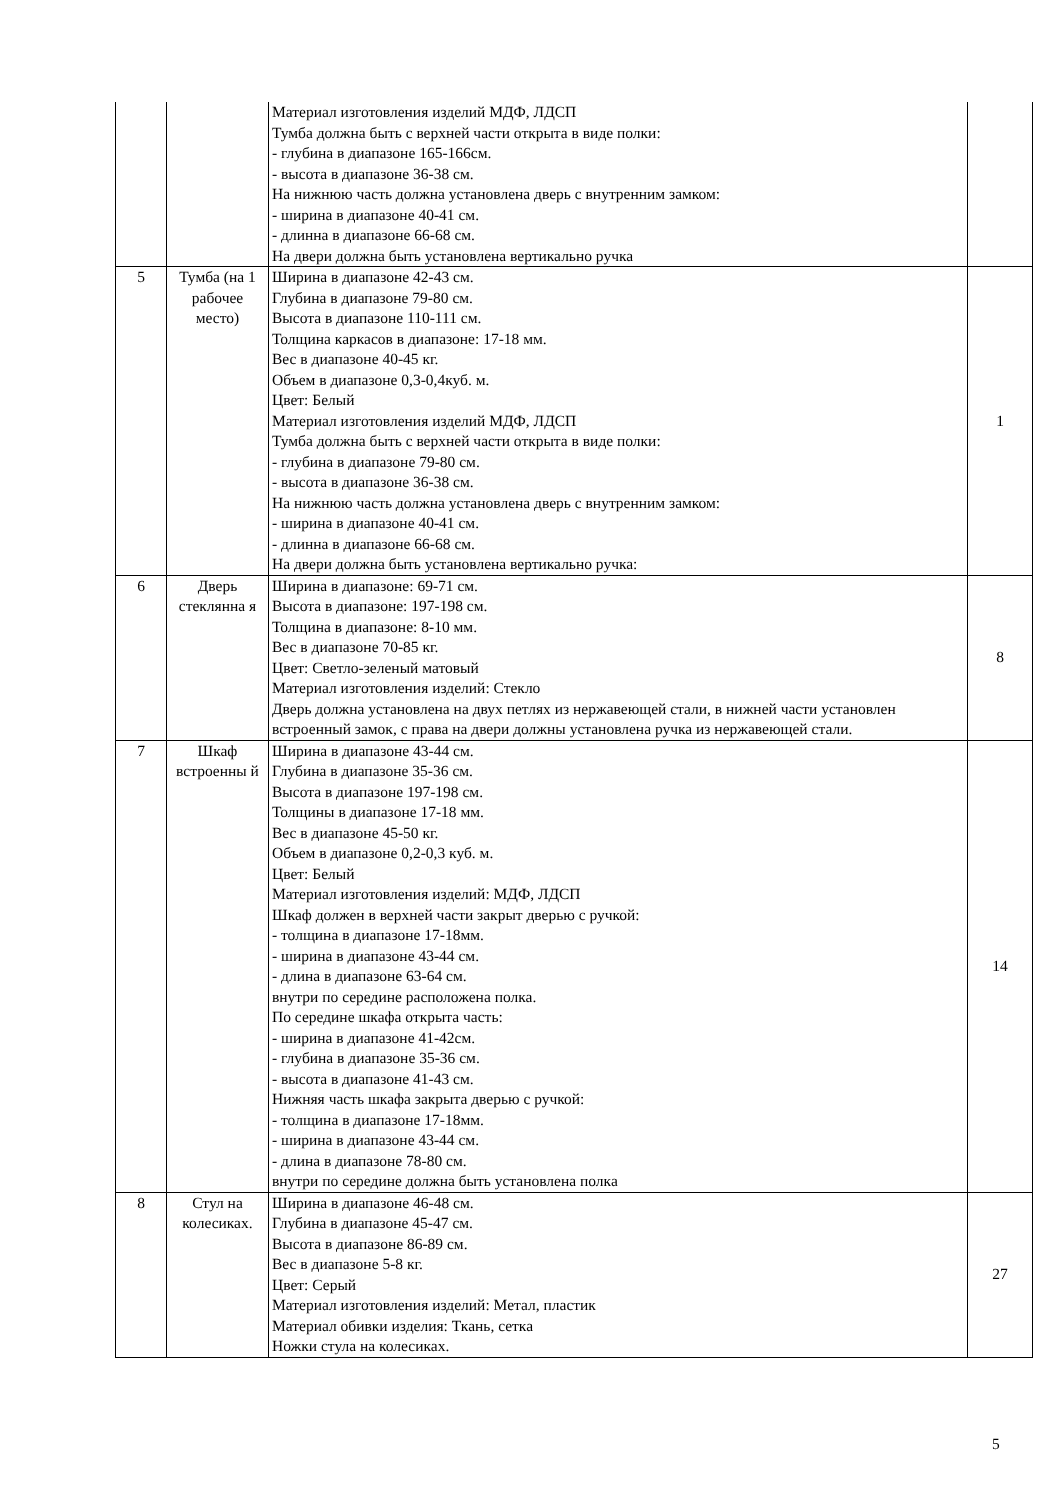| | | Материал изготовления изделий МДФ, ЛДСП Тумба должна быть с верхней части открыта в виде полки: - глубина в диапазоне 165-166см. - высота в диапазоне 36-38 см. На нижнюю часть должна установлена дверь с внутренним замком: - ширина в диапазоне 40-41 см. - длинна в диапазоне 66-68 см. На двери должна быть установлена вертикально ручка | |
| 5 | Тумба (на 1 рабочее место) | Ширина в диапазоне 42-43 см. Глубина в диапазоне 79-80 см. Высота в диапазоне 110-111 см. Толщина каркасов в диапазоне: 17-18 мм. Вес в диапазоне 40-45 кг. Объем в диапазоне 0,3-0,4куб. м. Цвет: Белый Материал изготовления изделий МДФ, ЛДСП Тумба должна быть с верхней части открыта в виде полки: - глубина в диапазоне 79-80 см. - высота в диапазоне 36-38 см. На нижнюю часть должна установлена дверь с внутренним замком: - ширина в диапазоне 40-41 см. - длинна в диапазоне 66-68 см. На двери должна быть установлена вертикально ручка: | 1 |
| 6 | Дверь стеклянна я | Ширина в диапазоне: 69-71 см. Высота в диапазоне: 197-198 см. Толщина в диапазоне: 8-10 мм. Вес в диапазоне 70-85 кг. Цвет: Светло-зеленый матовый Материал изготовления изделий: Стекло Дверь должна установлена на двух петлях из нержавеющей стали, в нижней части установлен встроенный замок, с права на двери должны установлена ручка из нержавеющей стали. | 8 |
| 7 | Шкаф встроенны й | Ширина в диапазоне 43-44 см. Глубина в диапазоне 35-36 см. Высота в диапазоне 197-198 см. Толщины в диапазоне 17-18 мм. Вес в диапазоне 45-50 кг. Объем в диапазоне 0,2-0,3 куб. м. Цвет: Белый Материал изготовления изделий: МДФ, ЛДСП Шкаф должен в верхней части закрыт дверью с ручкой: - толщина в диапазоне 17-18мм. - ширина в диапазоне 43-44 см. - длина в диапазоне 63-64 см. внутри по середине расположена полка. По середине шкафа открыта часть: - ширина в диапазоне 41-42см. - глубина в диапазоне 35-36 см. - высота в диапазоне 41-43 см. Нижняя часть шкафа закрыта дверью с ручкой: - толщина в диапазоне 17-18мм. - ширина в диапазоне 43-44 см. - длина в диапазоне 78-80 см. внутри по середине должна быть установлена полка | 14 |
| 8 | Стул на колесиках. | Ширина в диапазоне 46-48 см. Глубина в диапазоне 45-47 см. Высота в диапазоне 86-89 см. Вес в диапазоне 5-8 кг. Цвет: Серый Материал изготовления изделий: Метал, пластик Материал обивки изделия: Ткань, сетка Ножки стула на колесиках. | 27 |
5